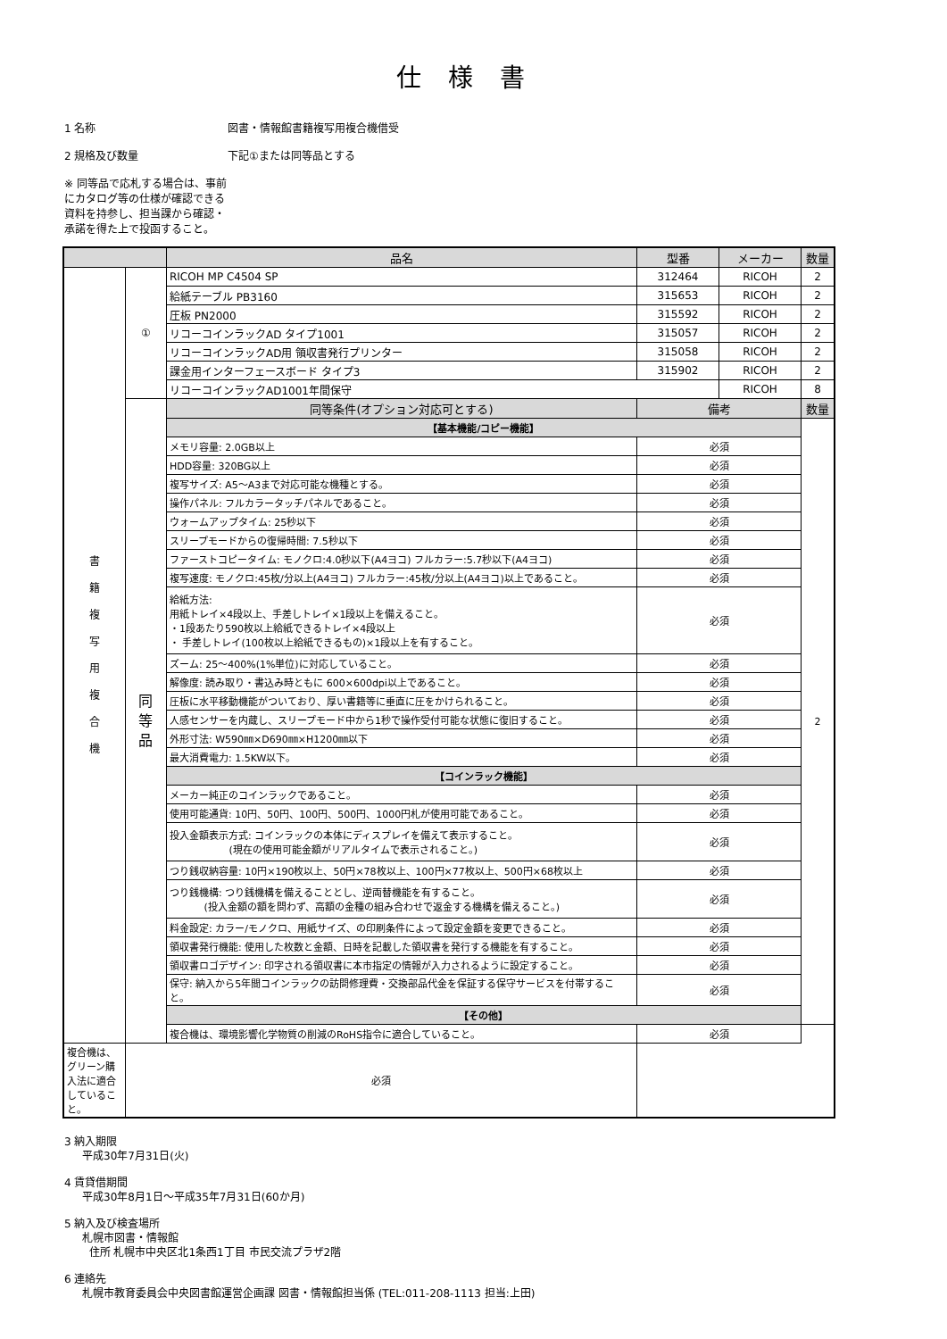仕様書
1 名称 図書・情報館書籍複写用複合機借受
2 規格及び数量 下記①または同等品とする
※ 同等品で応札する場合は、事前にカタログ等の仕様が確認できる資料を持参し、担当課から確認・承諾を得た上で投函すること。
| | | 品名 | 型番 | メーカー | 数量 |
| --- | --- | --- | --- | --- | --- |
| 書 籍 複 写 用 複 合 機 | ① | RICOH MP C4504 SP | 312464 | RICOH | 2 |
| | | 給紙テーブル PB3160 | 315653 | RICOH | 2 |
| | | 圧板 PN2000 | 315592 | RICOH | 2 |
| | | リコーコインラックAD タイプ1001 | 315057 | RICOH | 2 |
| | | リコーコインラックAD用 領収書発行プリンター | 315058 | RICOH | 2 |
| | | 課金用インターフェースボード タイプ3 | 315902 | RICOH | 2 |
| | | リコーコインラックAD1001年間保守 | | RICOH | 8 |
| | 同 等 品 | 同等条件(オプション対応可とする) | 備考 | | 数量 |
| | | 【基本機能/コピー機能】 | | | 2 |
| | | メモリ容量: 2.0GB以上 | 必須 | | |
| | | HDD容量: 320BG以上 | 必須 | | |
| | | 複写サイズ: A5～A3まで対応可能な機種とする。 | 必須 | | |
| | | 操作パネル: フルカラータッチパネルであること。 | 必須 | | |
| | | ウォームアップタイム: 25秒以下 | 必須 | | |
| | | スリープモードからの復帰時間: 7.5秒以下 | 必須 | | |
| | | ファーストコピータイム: モノクロ:4.0秒以下(A4ヨコ) フルカラー:5.7秒以下(A4ヨコ) | 必須 | | |
| | | 複写速度: モノクロ:45枚/分以上(A4ヨコ) フルカラー:45枚/分以上(A4ヨコ)以上であること。 | 必須 | | |
| | | 給紙方法: 用紙トレイ×4段以上、手差しトレイ×1段以上を備えること。 ・1段あたり590枚以上給紙できるトレイ×4段以上 ・ 手差しトレイ(100枚以上給紙できるもの)×1段以上を有すること。 | 必須 | | |
| | | ズーム: 25～400%(1%単位)に対応していること。 | 必須 | | |
| | | 解像度: 読み取り・書込み時ともに 600×600dpi以上であること。 | 必須 | | |
| | | 圧板に水平移動機能がついており、厚い書籍等に垂直に圧をかけられること。 | 必須 | | |
| | | 人感センサーを内蔵し、スリープモード中から1秒で操作受付可能な状態に復旧すること。 | 必須 | | |
| | | 外形寸法: W590㎜×D690㎜×H1200㎜以下 | 必須 | | |
| | | 最大消費電力: 1.5KW以下。 | 必須 | | |
| | | 【コインラック機能】 | | | |
| | | メーカー純正のコインラックであること。 | 必須 | | |
| | | 使用可能通貨: 10円、50円、100円、500円、1000円札が使用可能であること。 | 必須 | | |
| | | 投入金額表示方式: コインラックの本体にディスプレイを備えて表示すること。 (現在の使用可能金額がリアルタイムで表示されること。) | 必須 | | |
| | | つり銭収納容量: 10円×190枚以上、50円×78枚以上、100円×77枚以上、500円×68枚以上 | 必須 | | |
| | | つり銭機構: つり銭機構を備えることとし、逆両替機能を有すること。 (投入金額の額を問わず、高額の金種の組み合わせで返金する機構を備えること。) | 必須 | | |
| | | 料金設定: カラー/モノクロ、用紙サイズ、の印刷条件によって設定金額を変更できること。 | 必須 | | |
| | | 領収書発行機能: 使用した枚数と金額、日時を記載した領収書を発行する機能を有すること。 | 必須 | | |
| | | 領収書ロゴデザイン: 印字される領収書に本市指定の情報が入力されるように設定すること。 | 必須 | | |
| | | 保守: 納入から5年間コインラックの訪問修理費・交換部品代金を保証する保守サービスを付帯すること。 | 必須 | | |
| | | 【その他】 | | | |
| | | 複合機は、環境影響化学物質の削減のRoHS指令に適合していること。 | 必須 | | |
| 複合機は、グリーン購入法に適合していること。 | 必須 | | | | |
3 納入期限
平成30年7月31日(火)
4 賃貸借期間
平成30年8月1日～平成35年7月31日(60か月)
5 納入及び検査場所
札幌市図書・情報館
住所 札幌市中央区北1条西1丁目 市民交流プラザ2階
6 連絡先
札幌市教育委員会中央図書館運営企画課 図書・情報館担当係 (TEL:011-208-1113 担当:上田)